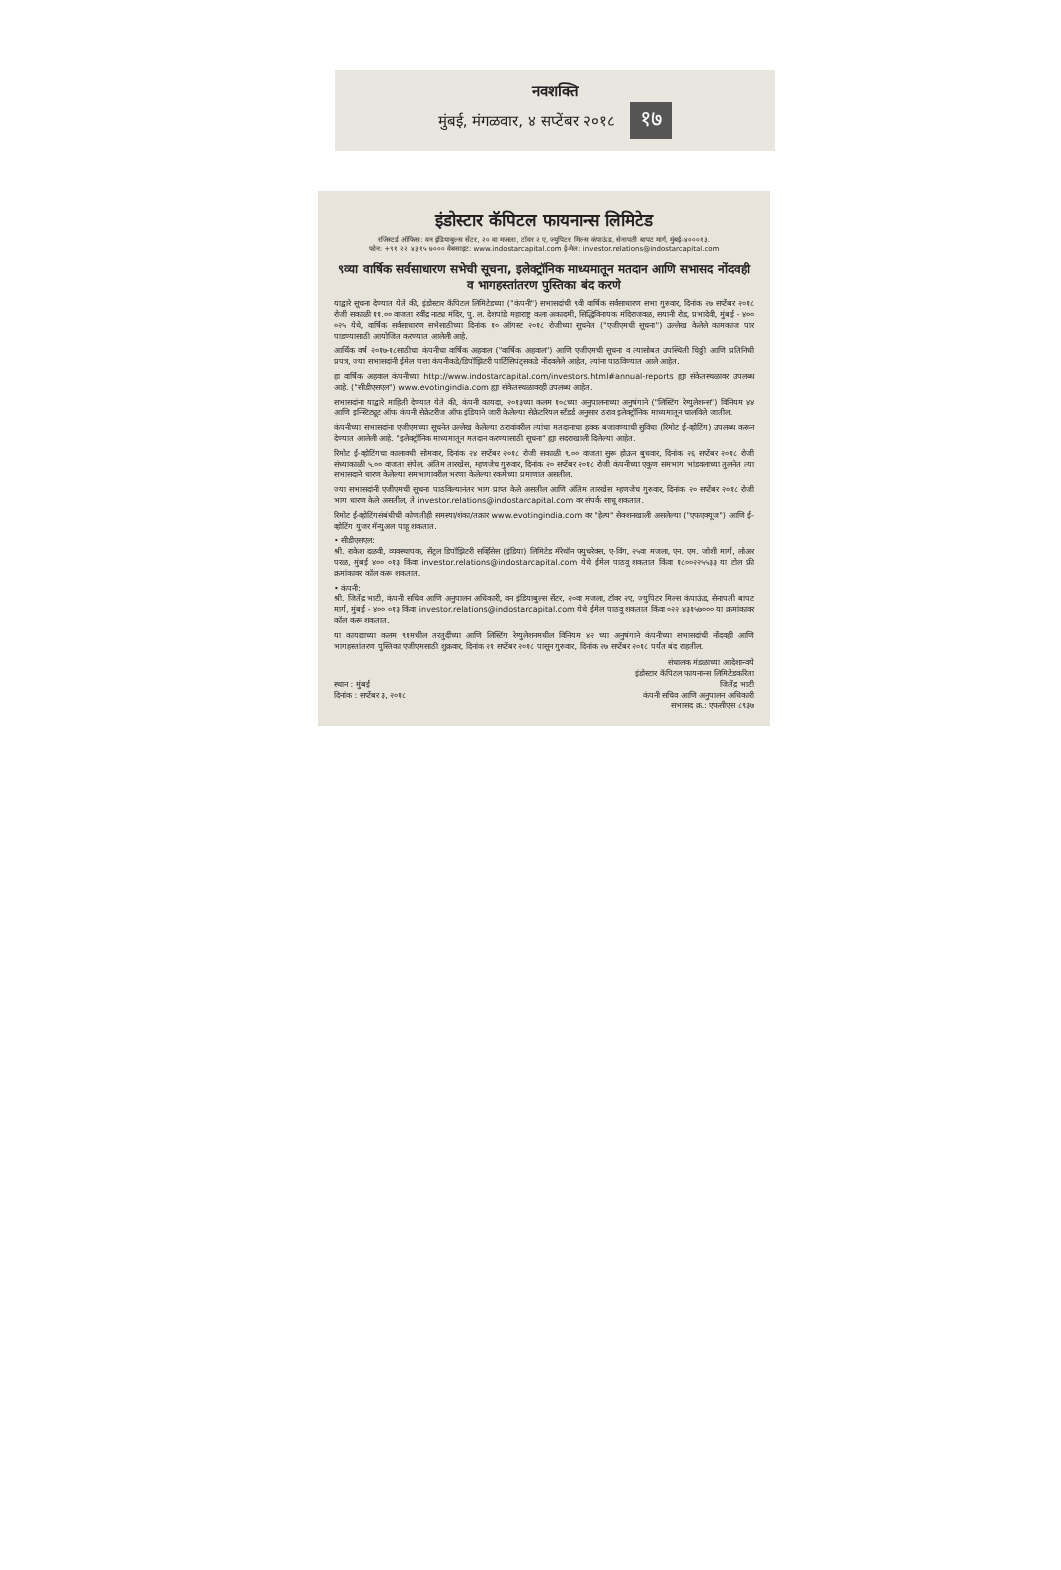नवशक्ति
मुंबई, मंगळवार, ४ सप्टेंबर २०१८ १७
इंडोस्टार कॅपिटल फायनान्स लिमिटेड
रजिस्टर्ड ऑफिस: वन इंडियाबुल्स सेंटर, २० वा मजला, टॉवर २ ए, ज्युपिटर मिल्स कंपाऊंड, सेनापती बापट मार्ग, मुंबई-४०००१३.
फोन: +९१ २२ ४३१५ ७००० वेबसाइट: www.indostarcapital.com ई-मेल: investor.relations@indostarcapital.com
९व्या वार्षिक सर्वसाधारण सभेची सूचना, इलेक्ट्रॉनिक माध्यमातून मतदान आणि सभासद नोंदवही व भागहस्तांतरण पुस्तिका बंद करणे
याद्वारे सूचना देण्यात येते की, इंडोस्टार कॅपिटल लिमिटेडच्या ("कंपनी") सभासदांची ९वी वार्षिक सर्वसाधारण सभा गुरुवार, दिनांक २७ सप्टेंबर २०१८ रोजी सकाळी ११.०० वाजता रवींद्र नाट्य मंदिर, पु. ल. देशपांडे महाराष्ट्र कला अकादमी, सिद्धिविनायक मंदिराजवळ, सयानी रोड, प्रभादेवी, मुंबई - ४०० ०२५ येथे, वार्षिक सर्वसाधारण सभेसाठीच्या दिनांक १० ऑगस्ट २०१८ रोजीच्या सूचनेत ("एजीएमची सूचना") उल्लेख केलेले कामकाज पार पाडण्यासाठी आयोजित करण्यात आलेली आहे.
आर्थिक वर्ष २०१७-१८साठीचा कंपनीचा वार्षिक अहवाल ("वार्षिक अहवाल") आणि एजीएमची सूचना व त्यासोबत उपस्थिती चिठ्ठी आणि प्रतिनिधी प्रपत्र, ज्या सभासदांनी ईमेल पत्ता कंपनीकडे/डिपॉझिटरी पार्टिसिपंट्सकडे नोंदवलेले आहेत, त्यांना पाठविण्यात आले आहेत.
हा वार्षिक अहवाल कंपनीच्या http://www.indostarcapital.com/investors.html#annual-reports ह्या संकेतस्थळावर उपलब्ध आहे. ("सीडीएसएल") www.evotingindia.com ह्या संकेतस्थळावरही उपलब्ध आहेत.
सभासदांना याद्वारे माहिती देण्यात येते की, कंपनी कायदा, २०१३च्या कलम १०८च्या अनुपालनाच्या अनुषंगाने ("लिस्टिंग रेग्युलेशन्स") विनियम ४४ आणि इन्स्टिट्यूट ऑफ कंपनी सेक्रेटरीज ऑफ इंडियाने जारी केलेल्या सेक्रेटरियल स्टँडर्ड अनुसार ठराव इलेक्ट्रॉनिक माध्यमातून चालविले जातील.
कंपनीच्या सभासदांना एजीएमच्या सूचनेत उल्लेख केलेल्या ठरावांवरील त्यांचा मतदानाचा हक्क बजावण्याची सुविधा (रिमोट ई-व्होटिंग) उपलब्ध करून देण्यात आलेली आहे. "इलेक्ट्रॉनिक माध्यमातून मतदान करण्यासाठी सूचना" ह्या सदराखाली दिलेल्या आहेत.
रिमोट ई-व्होटिंगचा कालावधी सोमवार, दिनांक २४ सप्टेंबर २०१८ रोजी सकाळी ९.०० वाजता सुरू होऊन बुधवार, दिनांक २६ सप्टेंबर २०१८ रोजी संध्याकाळी ५.०० वाजता संपेल. अंतिम तारखेस, म्हणजेच गुरुवार, दिनांक २० सप्टेंबर २०१८ रोजी कंपनीच्या एकूण समभाग भांडवलाच्या तुलनेत त्या सभासदाने धारण केलेल्या समभागावरील भरणा केलेल्या रकमेच्या प्रमाणात असतील.
ज्या सभासदांनी एजीएमची सूचना पाठविल्यानंतर भाग प्राप्त केले असतील आणि अंतिम तारखेस म्हणजेच गुरुवार, दिनांक २० सप्टेंबर २०१८ रोजी भाग धारण केले असतील, ते investor.relations@indostarcapital.com वर संपर्क साधू शकतात.
रिमोट ई-व्होटिंगसंबंधीची कोणतीही समस्या/शंका/तक्रार www.evotingindia.com वर "हेल्प" सेक्शनखाली असलेल्या ("एफएक्यूज") आणि ई-व्होटिंग युजर मॅन्युअल पाहू शकतात.
• सीडीएसएल:
श्री. राकेश दळवी, व्यवस्थापक, सेंट्रल डिपॉझिटरी सर्व्हिसेस (इंडिया) लिमिटेड मॅरेथॉन फ्युचरेक्स, ए-विंग, २५वा मजला, एन. एम. जोशी मार्ग, लोअर परळ, मुंबई ४०० ०१३ किंवा investor.relations@indostarcapital.com येथे ईमेल पाठवू शकतात किंवा १८००२२५५३३ या टोल फ्री क्रमांकावर कॉल करू शकतात.
• कंपनी:
श्री. जितेंद्र भाटी, कंपनी सचिव आणि अनुपालन अधिकारी, वन इंडियाबुल्स सेंटर, २०वा मजला, टॉवर २ए, ज्युपिटर मिल्स कंपाऊंड, सेनापती बापट मार्ग, मुंबई - ४०० ०१३ किंवा investor.relations@indostarcapital.com येथे ईमेल पाठवू शकतात किंवा ०२२ ४३१५७००० या क्रमांकावर कॉल करू शकतात.
या कायद्याच्या कलम ९१मधील तरतुदींच्या आणि लिस्टिंग रेग्युलेशनमधील विनियम ४२ च्या अनुषंगाने कंपनीच्या सभासदांची नोंदवही आणि भागहस्तांतरण पुस्तिका एजीएमसाठी शुक्रवार, दिनांक २१ सप्टेंबर २०१८ पासून गुरुवार, दिनांक २७ सप्टेंबर २०१८ पर्यंत बंद राहतील.
स्थान : मुंबई
दिनांक : सप्टेंबर ३, २०१८
संचालक मंडळाच्या आदेशान्वये
इंडोस्टार कॅपिटल फायनान्स लिमिटेडकरिता
जितेंद्र भाटी
कंपनी सचिव आणि अनुपालन अधिकारी
सभासद क्र.: एफसीएस ८९३७